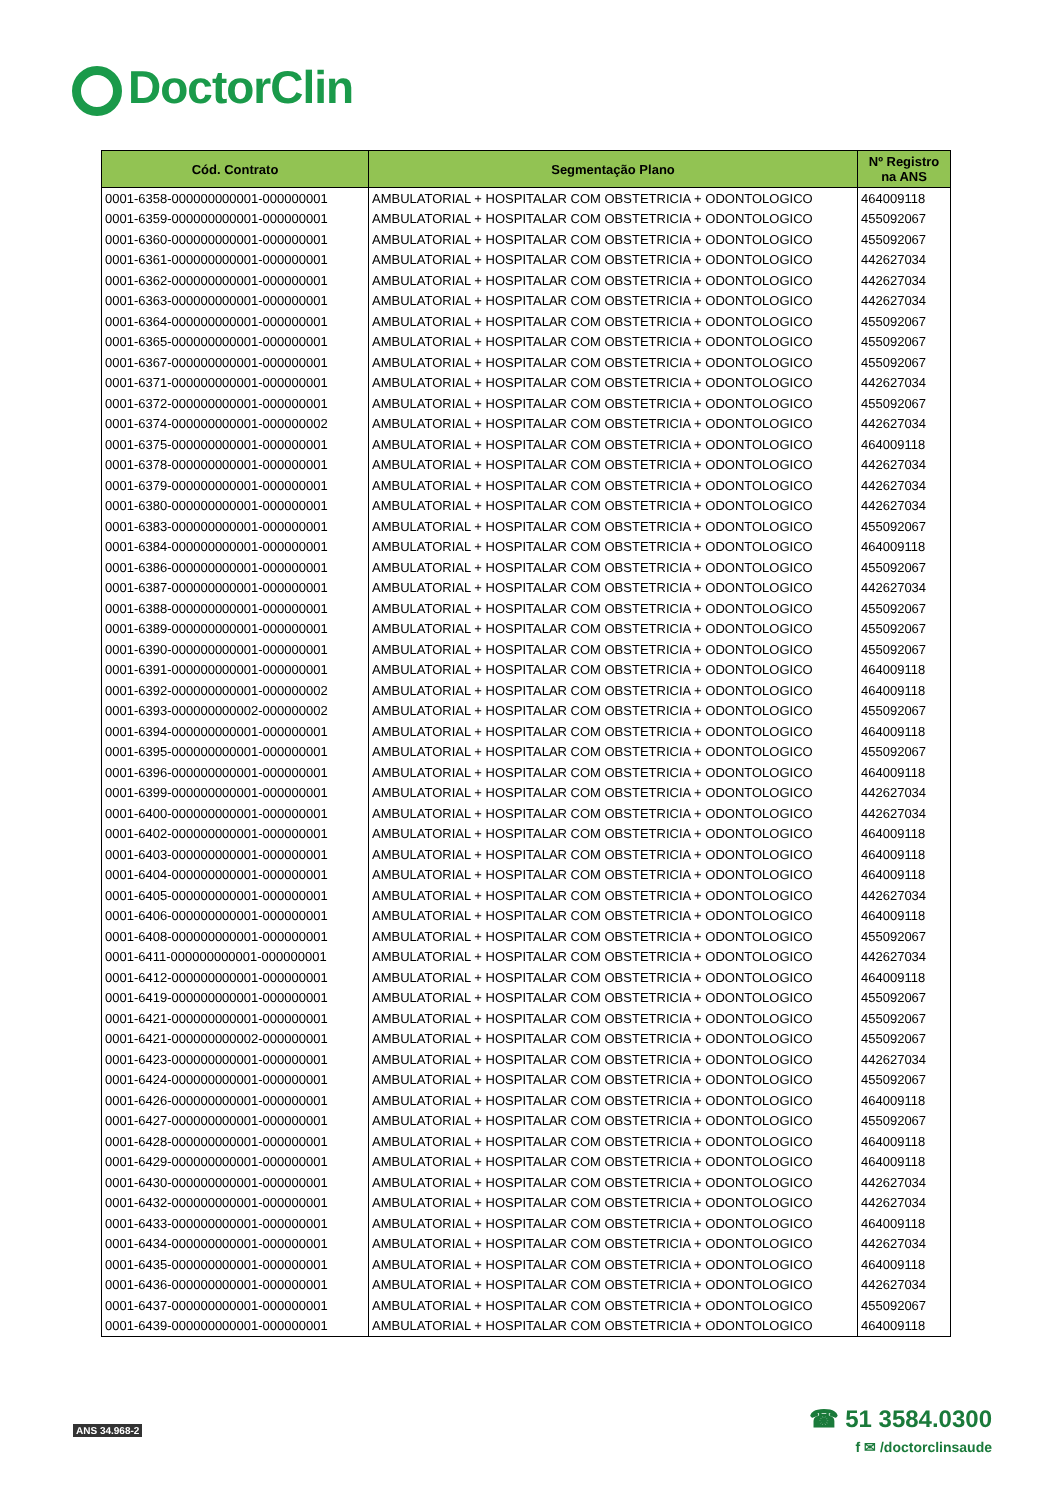DoctorClin
| Cód. Contrato | Segmentação Plano | Nº Registro na ANS |
| --- | --- | --- |
| 0001-6358-000000000001-000000001 | AMBULATORIAL + HOSPITALAR COM OBSTETRICIA + ODONTOLOGICO | 464009118 |
| 0001-6359-000000000001-000000001 | AMBULATORIAL + HOSPITALAR COM OBSTETRICIA + ODONTOLOGICO | 455092067 |
| 0001-6360-000000000001-000000001 | AMBULATORIAL + HOSPITALAR COM OBSTETRICIA + ODONTOLOGICO | 455092067 |
| 0001-6361-000000000001-000000001 | AMBULATORIAL + HOSPITALAR COM OBSTETRICIA + ODONTOLOGICO | 442627034 |
| 0001-6362-000000000001-000000001 | AMBULATORIAL + HOSPITALAR COM OBSTETRICIA + ODONTOLOGICO | 442627034 |
| 0001-6363-000000000001-000000001 | AMBULATORIAL + HOSPITALAR COM OBSTETRICIA + ODONTOLOGICO | 442627034 |
| 0001-6364-000000000001-000000001 | AMBULATORIAL + HOSPITALAR COM OBSTETRICIA + ODONTOLOGICO | 455092067 |
| 0001-6365-000000000001-000000001 | AMBULATORIAL + HOSPITALAR COM OBSTETRICIA + ODONTOLOGICO | 455092067 |
| 0001-6367-000000000001-000000001 | AMBULATORIAL + HOSPITALAR COM OBSTETRICIA + ODONTOLOGICO | 455092067 |
| 0001-6371-000000000001-000000001 | AMBULATORIAL + HOSPITALAR COM OBSTETRICIA + ODONTOLOGICO | 442627034 |
| 0001-6372-000000000001-000000001 | AMBULATORIAL + HOSPITALAR COM OBSTETRICIA + ODONTOLOGICO | 455092067 |
| 0001-6374-000000000001-000000002 | AMBULATORIAL + HOSPITALAR COM OBSTETRICIA + ODONTOLOGICO | 442627034 |
| 0001-6375-000000000001-000000001 | AMBULATORIAL + HOSPITALAR COM OBSTETRICIA + ODONTOLOGICO | 464009118 |
| 0001-6378-000000000001-000000001 | AMBULATORIAL + HOSPITALAR COM OBSTETRICIA + ODONTOLOGICO | 442627034 |
| 0001-6379-000000000001-000000001 | AMBULATORIAL + HOSPITALAR COM OBSTETRICIA + ODONTOLOGICO | 442627034 |
| 0001-6380-000000000001-000000001 | AMBULATORIAL + HOSPITALAR COM OBSTETRICIA + ODONTOLOGICO | 442627034 |
| 0001-6383-000000000001-000000001 | AMBULATORIAL + HOSPITALAR COM OBSTETRICIA + ODONTOLOGICO | 455092067 |
| 0001-6384-000000000001-000000001 | AMBULATORIAL + HOSPITALAR COM OBSTETRICIA + ODONTOLOGICO | 464009118 |
| 0001-6386-000000000001-000000001 | AMBULATORIAL + HOSPITALAR COM OBSTETRICIA + ODONTOLOGICO | 455092067 |
| 0001-6387-000000000001-000000001 | AMBULATORIAL + HOSPITALAR COM OBSTETRICIA + ODONTOLOGICO | 442627034 |
| 0001-6388-000000000001-000000001 | AMBULATORIAL + HOSPITALAR COM OBSTETRICIA + ODONTOLOGICO | 455092067 |
| 0001-6389-000000000001-000000001 | AMBULATORIAL + HOSPITALAR COM OBSTETRICIA + ODONTOLOGICO | 455092067 |
| 0001-6390-000000000001-000000001 | AMBULATORIAL + HOSPITALAR COM OBSTETRICIA + ODONTOLOGICO | 455092067 |
| 0001-6391-000000000001-000000001 | AMBULATORIAL + HOSPITALAR COM OBSTETRICIA + ODONTOLOGICO | 464009118 |
| 0001-6392-000000000001-000000002 | AMBULATORIAL + HOSPITALAR COM OBSTETRICIA + ODONTOLOGICO | 464009118 |
| 0001-6393-000000000002-000000002 | AMBULATORIAL + HOSPITALAR COM OBSTETRICIA + ODONTOLOGICO | 455092067 |
| 0001-6394-000000000001-000000001 | AMBULATORIAL + HOSPITALAR COM OBSTETRICIA + ODONTOLOGICO | 464009118 |
| 0001-6395-000000000001-000000001 | AMBULATORIAL + HOSPITALAR COM OBSTETRICIA + ODONTOLOGICO | 455092067 |
| 0001-6396-000000000001-000000001 | AMBULATORIAL + HOSPITALAR COM OBSTETRICIA + ODONTOLOGICO | 464009118 |
| 0001-6399-000000000001-000000001 | AMBULATORIAL + HOSPITALAR COM OBSTETRICIA + ODONTOLOGICO | 442627034 |
| 0001-6400-000000000001-000000001 | AMBULATORIAL + HOSPITALAR COM OBSTETRICIA + ODONTOLOGICO | 442627034 |
| 0001-6402-000000000001-000000001 | AMBULATORIAL + HOSPITALAR COM OBSTETRICIA + ODONTOLOGICO | 464009118 |
| 0001-6403-000000000001-000000001 | AMBULATORIAL + HOSPITALAR COM OBSTETRICIA + ODONTOLOGICO | 464009118 |
| 0001-6404-000000000001-000000001 | AMBULATORIAL + HOSPITALAR COM OBSTETRICIA + ODONTOLOGICO | 464009118 |
| 0001-6405-000000000001-000000001 | AMBULATORIAL + HOSPITALAR COM OBSTETRICIA + ODONTOLOGICO | 442627034 |
| 0001-6406-000000000001-000000001 | AMBULATORIAL + HOSPITALAR COM OBSTETRICIA + ODONTOLOGICO | 464009118 |
| 0001-6408-000000000001-000000001 | AMBULATORIAL + HOSPITALAR COM OBSTETRICIA + ODONTOLOGICO | 455092067 |
| 0001-6411-000000000001-000000001 | AMBULATORIAL + HOSPITALAR COM OBSTETRICIA + ODONTOLOGICO | 442627034 |
| 0001-6412-000000000001-000000001 | AMBULATORIAL + HOSPITALAR COM OBSTETRICIA + ODONTOLOGICO | 464009118 |
| 0001-6419-000000000001-000000001 | AMBULATORIAL + HOSPITALAR COM OBSTETRICIA + ODONTOLOGICO | 455092067 |
| 0001-6421-000000000001-000000001 | AMBULATORIAL + HOSPITALAR COM OBSTETRICIA + ODONTOLOGICO | 455092067 |
| 0001-6421-000000000002-000000001 | AMBULATORIAL + HOSPITALAR COM OBSTETRICIA + ODONTOLOGICO | 455092067 |
| 0001-6423-000000000001-000000001 | AMBULATORIAL + HOSPITALAR COM OBSTETRICIA + ODONTOLOGICO | 442627034 |
| 0001-6424-000000000001-000000001 | AMBULATORIAL + HOSPITALAR COM OBSTETRICIA + ODONTOLOGICO | 455092067 |
| 0001-6426-000000000001-000000001 | AMBULATORIAL + HOSPITALAR COM OBSTETRICIA + ODONTOLOGICO | 464009118 |
| 0001-6427-000000000001-000000001 | AMBULATORIAL + HOSPITALAR COM OBSTETRICIA + ODONTOLOGICO | 455092067 |
| 0001-6428-000000000001-000000001 | AMBULATORIAL + HOSPITALAR COM OBSTETRICIA + ODONTOLOGICO | 464009118 |
| 0001-6429-000000000001-000000001 | AMBULATORIAL + HOSPITALAR COM OBSTETRICIA + ODONTOLOGICO | 464009118 |
| 0001-6430-000000000001-000000001 | AMBULATORIAL + HOSPITALAR COM OBSTETRICIA + ODONTOLOGICO | 442627034 |
| 0001-6432-000000000001-000000001 | AMBULATORIAL + HOSPITALAR COM OBSTETRICIA + ODONTOLOGICO | 442627034 |
| 0001-6433-000000000001-000000001 | AMBULATORIAL + HOSPITALAR COM OBSTETRICIA + ODONTOLOGICO | 464009118 |
| 0001-6434-000000000001-000000001 | AMBULATORIAL + HOSPITALAR COM OBSTETRICIA + ODONTOLOGICO | 442627034 |
| 0001-6435-000000000001-000000001 | AMBULATORIAL + HOSPITALAR COM OBSTETRICIA + ODONTOLOGICO | 464009118 |
| 0001-6436-000000000001-000000001 | AMBULATORIAL + HOSPITALAR COM OBSTETRICIA + ODONTOLOGICO | 442627034 |
| 0001-6437-000000000001-000000001 | AMBULATORIAL + HOSPITALAR COM OBSTETRICIA + ODONTOLOGICO | 455092067 |
| 0001-6439-000000000001-000000001 | AMBULATORIAL + HOSPITALAR COM OBSTETRICIA + ODONTOLOGICO | 464009118 |
ANS 34.968-2
☎ 51 3584.0300
f ✉ /doctorclinsaude